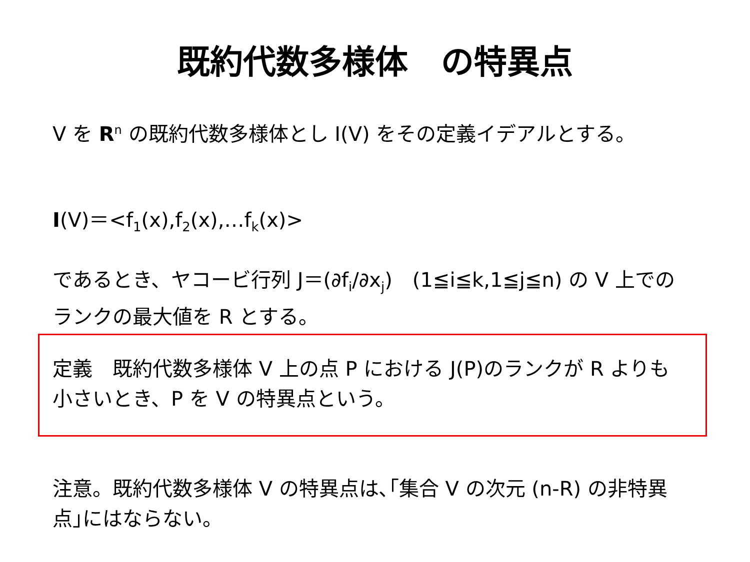既約代数多様体　の特異点
V を R<sup>n</sup> の既約代数多様体とし I(V) をその定義イデアルとする。
I(V)＝<f<sub>1</sub>(x),f<sub>2</sub>(x),…f<sub>k</sub>(x)>
であるとき、ヤコービ行列 J＝(∂f<sub>i</sub>/∂x<sub>j</sub>)　(1≦i≦k,1≦j≦n) の V 上でのランクの最大値を R とする。
定義　既約代数多様体 V 上の点 P における J(P)のランクが R よりも小さいとき、P を V の特異点という。
注意。既約代数多様体 V の特異点は､｢集合 V の次元 (n-R) の非特異点｣にはならない。